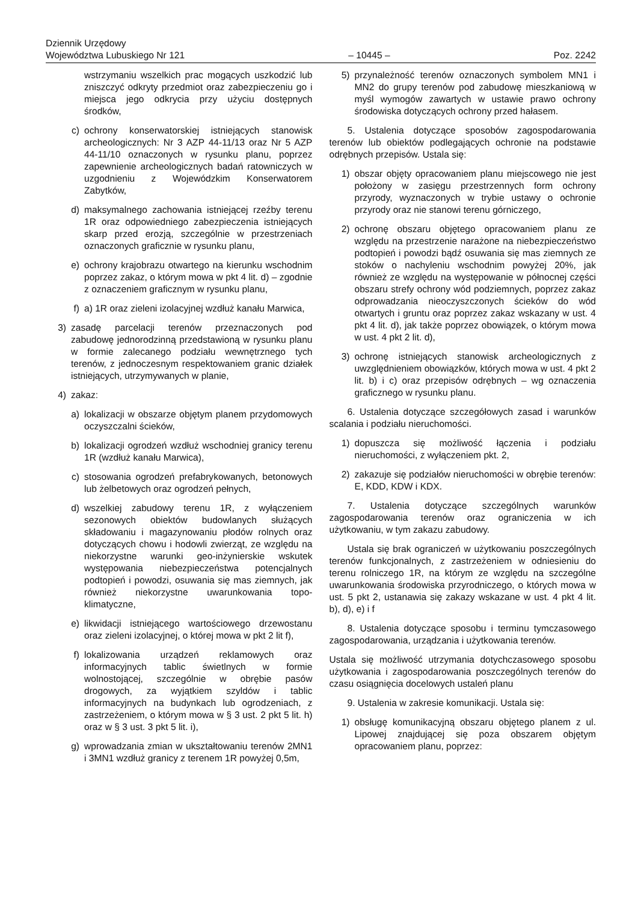Dziennik Urzędowy
Województwa Lubuskiego Nr 121 – 10445 – Poz. 2242
wstrzymaniu wszelkich prac mogących uszkodzić lub zniszczyć odkryty przedmiot oraz zabezpieczeniu go i miejsca jego odkrycia przy użyciu dostępnych środków,
c) ochrony konserwatorskiej istniejących stanowisk archeologicznych: Nr 3 AZP 44-11/13 oraz Nr 5 AZP 44-11/10 oznaczonych w rysunku planu, poprzez zapewnienie archeologicznych badań ratowniczych w uzgodnieniu z Wojewódzkim Konserwatorem Zabytków,
d) maksymalnego zachowania istniejącej rzeźby terenu 1R oraz odpowiedniego zabezpieczenia istniejących skarp przed erozją, szczególnie w przestrzeniach oznaczonych graficznie w rysunku planu,
e) ochrony krajobrazu otwartego na kierunku wschodnim poprzez zakaz, o którym mowa w pkt 4 lit. d) – zgodnie z oznaczeniem graficznym w rysunku planu,
f) a) 1R oraz zieleni izolacyjnej wzdłuż kanału Marwica,
3) zasadę parcelacji terenów przeznaczonych pod zabudowę jednorodzinną przedstawioną w rysunku planu w formie zalecanego podziału wewnętrznego tych terenów, z jednoczesnym respektowaniem granic działek istniejących, utrzymywanych w planie,
4) zakaz:
a) lokalizacji w obszarze objętym planem przydomowych oczyszczalni ścieków,
b) lokalizacji ogrodzeń wzdłuż wschodniej granicy terenu 1R (wzdłuż kanału Marwica),
c) stosowania ogrodzeń prefabrykowanych, betonowych lub żelbetowych oraz ogrodzeń pełnych,
d) wszelkiej zabudowy terenu 1R, z wyłączeniem sezonowych obiektów budowlanych służących składowaniu i magazynowaniu płodów rolnych oraz dotyczących chowu i hodowli zwierząt, ze względu na niekorzystne warunki geo-inżynierskie wskutek występowania niebezpieczeństwa potencjalnych podtopień i powodzi, osuwania się mas ziemnych, jak również niekorzystne uwarunkowania topo-klimatyczne,
e) likwidacji istniejącego wartościowego drzewostanu oraz zieleni izolacyjnej, o której mowa w pkt 2 lit f),
f) lokalizowania urządzeń reklamowych oraz informacyjnych tablic świetlnych w formie wolnostojącej, szczególnie w obrębie pasów drogowych, za wyjątkiem szyldów i tablic informacyjnych na budynkach lub ogrodzeniach, z zastrzeżeniem, o którym mowa w § 3 ust. 2 pkt 5 lit. h) oraz w § 3 ust. 3 pkt 5 lit. i),
g) wprowadzania zmian w ukształtowaniu terenów 2MN1 i 3MN1 wzdłuż granicy z terenem 1R powyżej 0,5m,
5) przynależność terenów oznaczonych symbolem MN1 i MN2 do grupy terenów pod zabudowę mieszkaniową w myśl wymogów zawartych w ustawie prawo ochrony środowiska dotyczących ochrony przed hałasem.
5. Ustalenia dotyczące sposobów zagospodarowania terenów lub obiektów podlegających ochronie na podstawie odrębnych przepisów. Ustala się:
1) obszar objęty opracowaniem planu miejscowego nie jest położony w zasięgu przestrzennych form ochrony przyrody, wyznaczonych w trybie ustawy o ochronie przyrody oraz nie stanowi terenu górniczego,
2) ochronę obszaru objętego opracowaniem planu ze względu na przestrzenie narażone na niebezpieczeństwo podtopień i powodzi bądź osuwania się mas ziemnych ze stoków o nachyleniu wschodnim powyżej 20%, jak również ze względu na występowanie w północnej części obszaru strefy ochrony wód podziemnych, poprzez zakaz odprowadzania nieoczyszczonych ścieków do wód otwartych i gruntu oraz poprzez zakaz wskazany w ust. 4 pkt 4 lit. d), jak także poprzez obowiązek, o którym mowa w ust. 4 pkt 2 lit. d),
3) ochronę istniejących stanowisk archeologicznych z uwzględnieniem obowiązków, których mowa w ust. 4 pkt 2 lit. b) i c) oraz przepisów odrębnych – wg oznaczenia graficznego w rysunku planu.
6. Ustalenia dotyczące szczegółowych zasad i warunków scalania i podziału nieruchomości.
1) dopuszcza się możliwość łączenia i podziału nieruchomości, z wyłączeniem pkt. 2,
2) zakazuje się podziałów nieruchomości w obrębie terenów: E, KDD, KDW i KDX.
7. Ustalenia dotyczące szczególnych warunków zagospodarowania terenów oraz ograniczenia w ich użytkowaniu, w tym zakazu zabudowy.
Ustala się brak ograniczeń w użytkowaniu poszczególnych terenów funkcjonalnych, z zastrzeżeniem w odniesieniu do terenu rolniczego 1R, na którym ze względu na szczególne uwarunkowania środowiska przyrodniczego, o których mowa w ust. 5 pkt 2, ustanawia się zakazy wskazane w ust. 4 pkt 4 lit. b), d), e) i f
8. Ustalenia dotyczące sposobu i terminu tymczasowego zagospodarowania, urządzania i użytkowania terenów.
Ustala się możliwość utrzymania dotychczasowego sposobu użytkowania i zagospodarowania poszczególnych terenów do czasu osiągnięcia docelowych ustaleń planu
9. Ustalenia w zakresie komunikacji. Ustala się:
1) obsługę komunikacyjną obszaru objętego planem z ul. Lipowej znajdującej się poza obszarem objętym opracowaniem planu, poprzez: